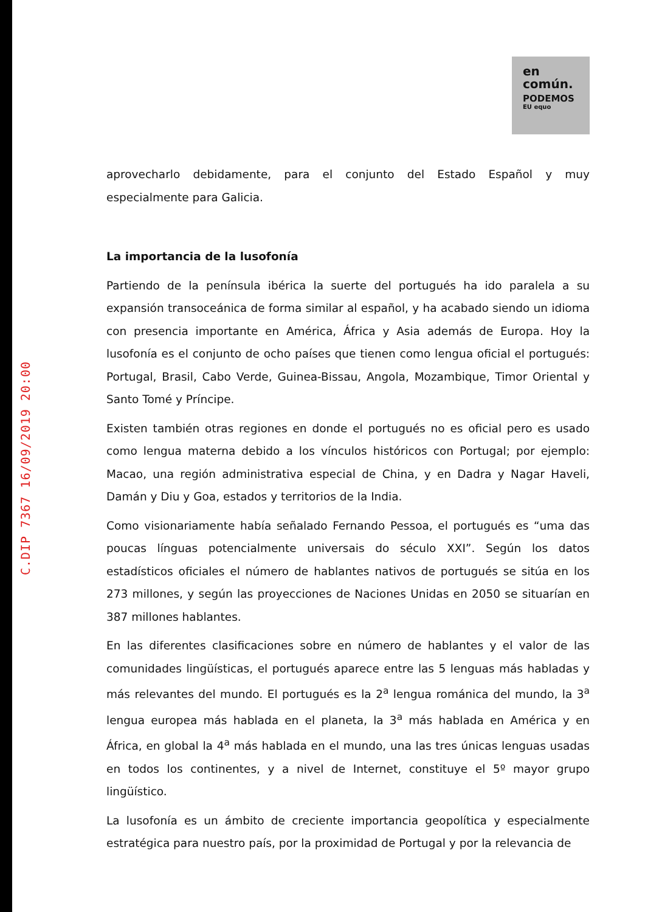C.DIP 7367 16/09/2019 20:00
en
común.
PODEMOS
EU equo
aprovecharlo debidamente, para el conjunto del Estado Español y muy especialmente para Galicia.
La importancia de la lusofonía
Partiendo de la península ibérica la suerte del portugués ha ido paralela a su expansión transoceánica de forma similar al español, y ha acabado siendo un idioma con presencia importante en América, África y Asia además de Europa. Hoy la lusofonía es el conjunto de ocho países que tienen como lengua oficial el portugués: Portugal, Brasil, Cabo Verde, Guinea-Bissau, Angola, Mozambique, Timor Oriental y Santo Tomé y Príncipe.
Existen también otras regiones en donde el portugués no es oficial pero es usado como lengua materna debido a los vínculos históricos con Portugal; por ejemplo: Macao, una región administrativa especial de China, y en Dadra y Nagar Haveli, Damán y Diu y Goa, estados y territorios de la India.
Como visionariamente había señalado Fernando Pessoa, el portugués es “uma das poucas línguas potencialmente universais do século XXI”. Según los datos estadísticos oficiales el número de hablantes nativos de portugués se sitúa en los 273 millones, y según las proyecciones de Naciones Unidas en 2050 se situarían en 387 millones hablantes.
En las diferentes clasificaciones sobre en número de hablantes y el valor de las comunidades lingüísticas, el portugués aparece entre las 5 lenguas más habladas y más relevantes del mundo. El portugués es la 2<sup>a</sup> lengua románica del mundo, la 3<sup>a</sup> lengua europea más hablada en el planeta, la 3<sup>a</sup> más hablada en América y en África, en global la 4<sup>a</sup> más hablada en el mundo, una las tres únicas lenguas usadas en todos los continentes, y a nivel de Internet, constituye el 5º mayor grupo lingüístico.
La lusofonía es un ámbito de creciente importancia geopolítica y especialmente estratégica para nuestro país, por la proximidad de Portugal y por la relevancia de